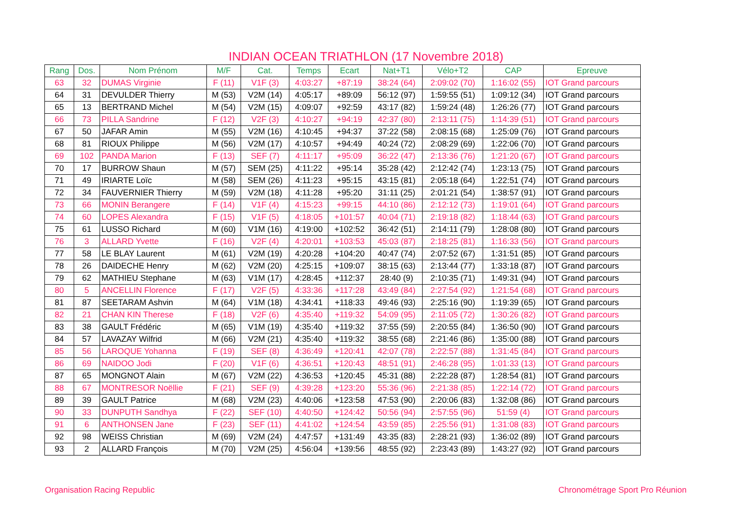INDIAN OCEAN TRIATHLON (17 Novembre 2018)
| Rang | Dos. | Nom Prénom | M/F | Cat. | Temps | Ecart | Nat+T1 | Vélo+T2 | CAP | Epreuve |
| --- | --- | --- | --- | --- | --- | --- | --- | --- | --- | --- |
| 63 | 32 | DUMAS Virginie | F (11) | V1F (3) | 4:03:27 | +87:19 | 38:24 (64) | 2:09:02 (70) | 1:16:02 (55) | IOT Grand parcours |
| 64 | 31 | DEVULDER Thierry | M (53) | V2M (14) | 4:05:17 | +89:09 | 56:12 (97) | 1:59:55 (51) | 1:09:12 (34) | IOT Grand parcours |
| 65 | 13 | BERTRAND Michel | M (54) | V2M (15) | 4:09:07 | +92:59 | 43:17 (82) | 1:59:24 (48) | 1:26:26 (77) | IOT Grand parcours |
| 66 | 73 | PILLA Sandrine | F (12) | V2F (3) | 4:10:27 | +94:19 | 42:37 (80) | 2:13:11 (75) | 1:14:39 (51) | IOT Grand parcours |
| 67 | 50 | JAFAR Amin | M (55) | V2M (16) | 4:10:45 | +94:37 | 37:22 (58) | 2:08:15 (68) | 1:25:09 (76) | IOT Grand parcours |
| 68 | 81 | RIOUX Philippe | M (56) | V2M (17) | 4:10:57 | +94:49 | 40:24 (72) | 2:08:29 (69) | 1:22:06 (70) | IOT Grand parcours |
| 69 | 102 | PANDA Marion | F (13) | SEF (7) | 4:11:17 | +95:09 | 36:22 (47) | 2:13:36 (76) | 1:21:20 (67) | IOT Grand parcours |
| 70 | 17 | BURROW Shaun | M (57) | SEM (25) | 4:11:22 | +95:14 | 35:28 (42) | 2:12:42 (74) | 1:23:13 (75) | IOT Grand parcours |
| 71 | 49 | IRIARTE Loïc | M (58) | SEM (26) | 4:11:23 | +95:15 | 43:15 (81) | 2:05:18 (64) | 1:22:51 (74) | IOT Grand parcours |
| 72 | 34 | FAUVERNIER Thierry | M (59) | V2M (18) | 4:11:28 | +95:20 | 31:11 (25) | 2:01:21 (54) | 1:38:57 (91) | IOT Grand parcours |
| 73 | 66 | MONIN Berangere | F (14) | V1F (4) | 4:15:23 | +99:15 | 44:10 (86) | 2:12:12 (73) | 1:19:01 (64) | IOT Grand parcours |
| 74 | 60 | LOPES Alexandra | F (15) | V1F (5) | 4:18:05 | +101:57 | 40:04 (71) | 2:19:18 (82) | 1:18:44 (63) | IOT Grand parcours |
| 75 | 61 | LUSSO Richard | M (60) | V1M (16) | 4:19:00 | +102:52 | 36:42 (51) | 2:14:11 (79) | 1:28:08 (80) | IOT Grand parcours |
| 76 | 3 | ALLARD Yvette | F (16) | V2F (4) | 4:20:01 | +103:53 | 45:03 (87) | 2:18:25 (81) | 1:16:33 (56) | IOT Grand parcours |
| 77 | 58 | LE BLAY Laurent | M (61) | V2M (19) | 4:20:28 | +104:20 | 40:47 (74) | 2:07:52 (67) | 1:31:51 (85) | IOT Grand parcours |
| 78 | 26 | DAIDECHE Henry | M (62) | V2M (20) | 4:25:15 | +109:07 | 38:15 (63) | 2:13:44 (77) | 1:33:18 (87) | IOT Grand parcours |
| 79 | 62 | MATHIEU Stephane | M (63) | V1M (17) | 4:28:45 | +112:37 | 28:40 (9) | 2:10:35 (71) | 1:49:31 (94) | IOT Grand parcours |
| 80 | 5 | ANCELLIN Florence | F (17) | V2F (5) | 4:33:36 | +117:28 | 43:49 (84) | 2:27:54 (92) | 1:21:54 (68) | IOT Grand parcours |
| 81 | 87 | SEETARAM Ashvin | M (64) | V1M (18) | 4:34:41 | +118:33 | 49:46 (93) | 2:25:16 (90) | 1:19:39 (65) | IOT Grand parcours |
| 82 | 21 | CHAN KIN Therese | F (18) | V2F (6) | 4:35:40 | +119:32 | 54:09 (95) | 2:11:05 (72) | 1:30:26 (82) | IOT Grand parcours |
| 83 | 38 | GAULT Frédéric | M (65) | V1M (19) | 4:35:40 | +119:32 | 37:55 (59) | 2:20:55 (84) | 1:36:50 (90) | IOT Grand parcours |
| 84 | 57 | LAVAZAY Wilfrid | M (66) | V2M (21) | 4:35:40 | +119:32 | 38:55 (68) | 2:21:46 (86) | 1:35:00 (88) | IOT Grand parcours |
| 85 | 56 | LAROQUE Yohanna | F (19) | SEF (8) | 4:36:49 | +120:41 | 42:07 (78) | 2:22:57 (88) | 1:31:45 (84) | IOT Grand parcours |
| 86 | 69 | NAIDOO Jodi | F (20) | V1F (6) | 4:36:51 | +120:43 | 48:51 (91) | 2:46:28 (95) | 1:01:33 (13) | IOT Grand parcours |
| 87 | 65 | MONGNOT Alain | M (67) | V2M (22) | 4:36:53 | +120:45 | 45:31 (88) | 2:22:28 (87) | 1:28:54 (81) | IOT Grand parcours |
| 88 | 67 | MONTRESOR Noëllie | F (21) | SEF (9) | 4:39:28 | +123:20 | 55:36 (96) | 2:21:38 (85) | 1:22:14 (72) | IOT Grand parcours |
| 89 | 39 | GAULT Patrice | M (68) | V2M (23) | 4:40:06 | +123:58 | 47:53 (90) | 2:20:06 (83) | 1:32:08 (86) | IOT Grand parcours |
| 90 | 33 | DUNPUTH Sandhya | F (22) | SEF (10) | 4:40:50 | +124:42 | 50:56 (94) | 2:57:55 (96) | 51:59 (4) | IOT Grand parcours |
| 91 | 6 | ANTHONSEN Jane | F (23) | SEF (11) | 4:41:02 | +124:54 | 43:59 (85) | 2:25:56 (91) | 1:31:08 (83) | IOT Grand parcours |
| 92 | 98 | WEISS Christian | M (69) | V2M (24) | 4:47:57 | +131:49 | 43:35 (83) | 2:28:21 (93) | 1:36:02 (89) | IOT Grand parcours |
| 93 | 2 | ALLARD François | M (70) | V2M (25) | 4:56:04 | +139:56 | 48:55 (92) | 2:23:43 (89) | 1:43:27 (92) | IOT Grand parcours |
Organisation Racing Republic
Chronométrage Sport Pro Réunion